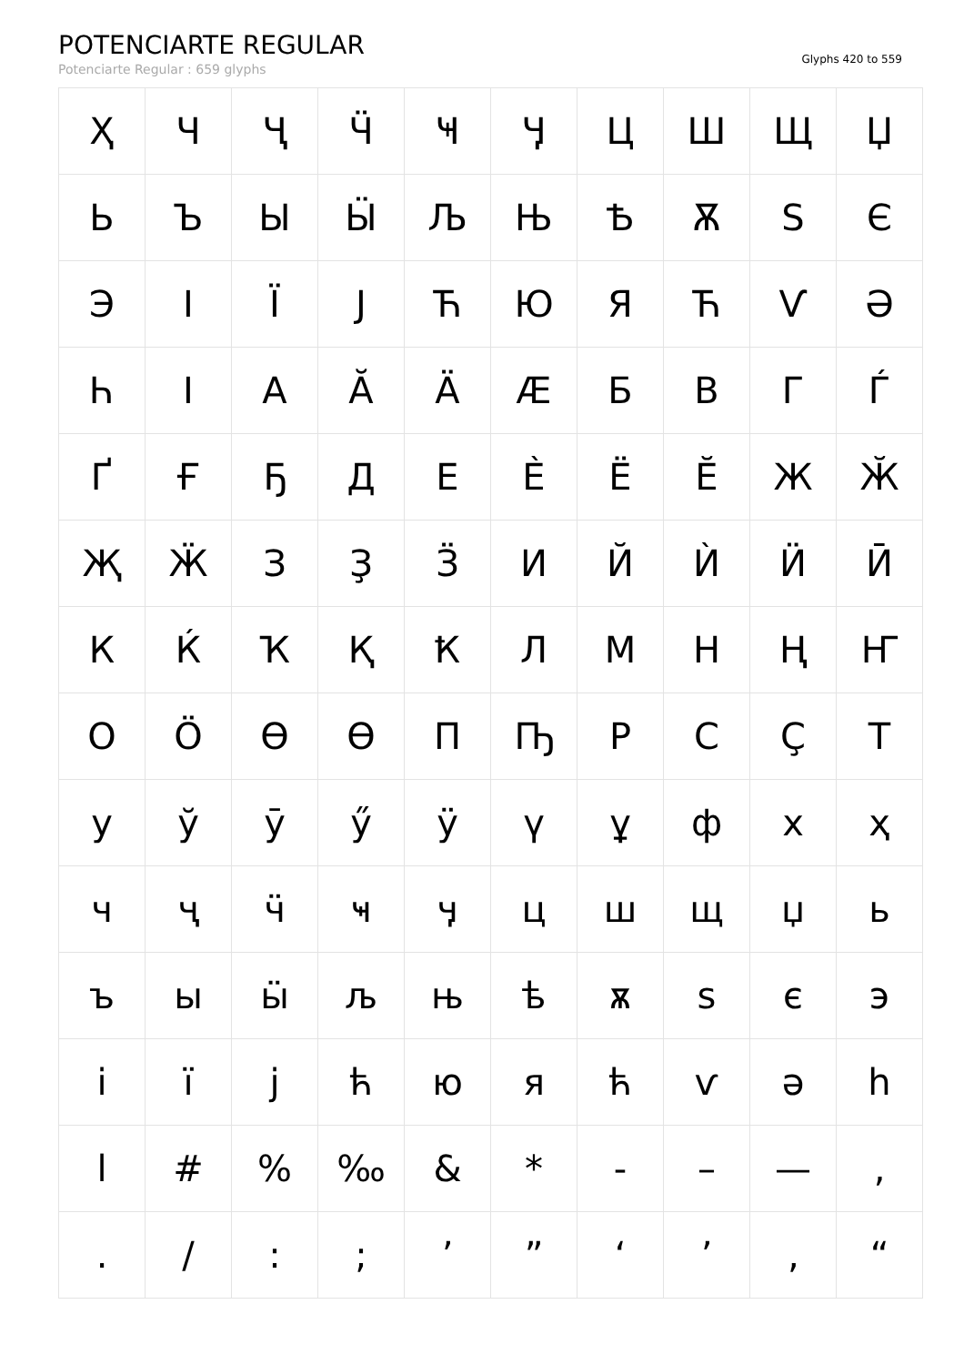POTENCIARTE REGULAR
Potenciarte Regular : 659 glyphs
Glyphs 420 to 559
| Ҳ | Ч | Ҷ | Ӵ | Ҹ | Ӌ | Ц | Ш | Щ | Џ |
| Ь | Ъ | Ы | Ӹ | Љ | Њ | Ѣ | Ѫ | Ѕ | Є |
| Э | І | Ї | Ј | Ћ | Ю | Я | Ћ | Ѵ | Ә |
| Һ | Ӏ | А | Ӑ | Ӓ | Ӕ | Б | В | Г | Ѓ |
| Ґ | Ғ | Ҕ | Д | Е | Ѐ | Ё | Ӗ | Ж | Ӂ |
| Җ | Ӝ | З | Ҙ | Ӟ | И | Й | Ѝ | Ӥ | Ӣ |
| К | Ќ | Ҡ | Қ | Ҟ | Л | М | Н | Ң | Ҥ |
| О | Ӧ | Ө | Ѳ | П | Ҧ | Р | С | Ҫ | Т |
| у | ў | ӯ | ӳ | ӱ | ү | ұ | ф | х | ҳ |
| ч | ҷ | ӵ | ҹ | ӌ | ц | ш | щ | џ | ь |
| ъ | ы | ӹ | љ | њ | ѣ | ѫ | ѕ | є | э |
| і | ї | ј | ћ | ю | я | ћ | ѵ | ә | һ |
| ӏ | # | % | ‰ | & | * | - | – | — | , |
| . | / | : | ; | ’ | ” | ‘ | ’ | ‚ | “ |